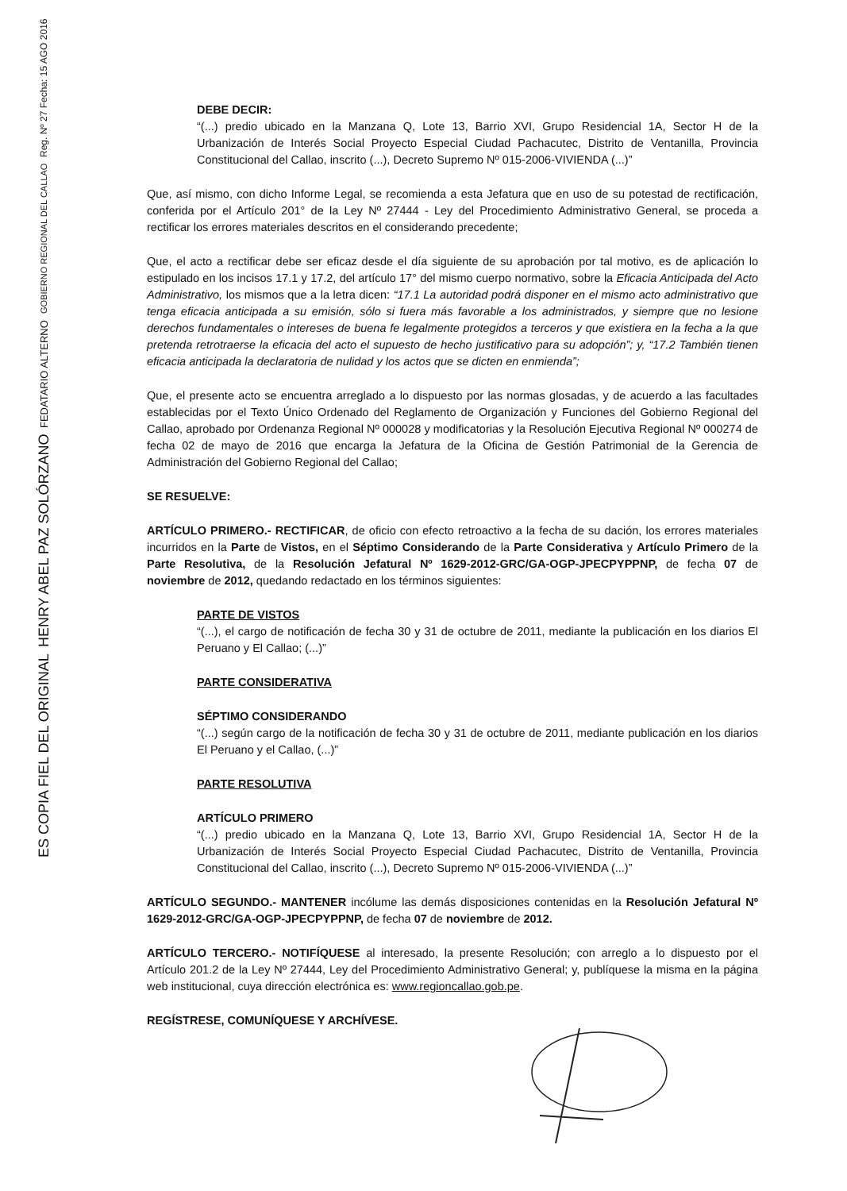DEBE DECIR:
“(...) predio ubicado en la Manzana Q, Lote 13, Barrio XVI, Grupo Residencial 1A, Sector H de la Urbanización de Interés Social Proyecto Especial Ciudad Pachacutec, Distrito de Ventanilla, Provincia Constitucional del Callao, inscrito (...), Decreto Supremo Nº 015-2006-VIVIENDA (...)”
Que, así mismo, con dicho Informe Legal, se recomienda a esta Jefatura que en uso de su potestad de rectificación, conferida por el Artículo 201° de la Ley Nº 27444 - Ley del Procedimiento Administrativo General, se proceda a rectificar los errores materiales descritos en el considerando precedente;
Que, el acto a rectificar debe ser eficaz desde el día siguiente de su aprobación por tal motivo, es de aplicación lo estipulado en los incisos 17.1 y 17.2, del artículo 17° del mismo cuerpo normativo, sobre la Eficacia Anticipada del Acto Administrativo, los mismos que a la letra dicen: “17.1 La autoridad podrá disponer en el mismo acto administrativo que tenga eficacia anticipada a su emisión, sólo si fuera más favorable a los administrados, y siempre que no lesione derechos fundamentales o intereses de buena fe legalmente protegidos a terceros y que existiera en la fecha a la que pretenda retrotraerse la eficacia del acto el supuesto de hecho justificativo para su adopción”; y, “17.2 También tienen eficacia anticipada la declaratoria de nulidad y los actos que se dicten en enmienda”;
Que, el presente acto se encuentra arreglado a lo dispuesto por las normas glosadas, y de acuerdo a las facultades establecidas por el Texto Único Ordenado del Reglamento de Organización y Funciones del Gobierno Regional del Callao, aprobado por Ordenanza Regional Nº 000028 y modificatorias y la Resolución Ejecutiva Regional Nº 000274 de fecha 02 de mayo de 2016 que encarga la Jefatura de la Oficina de Gestión Patrimonial de la Gerencia de Administración del Gobierno Regional del Callao;
SE RESUELVE:
ARTÍCULO PRIMERO.- RECTIFICAR, de oficio con efecto retroactivo a la fecha de su dación, los errores materiales incurridos en la Parte de Vistos, en el Séptimo Considerando de la Parte Considerativa y Artículo Primero de la Parte Resolutiva, de la Resolución Jefatural Nº 1629-2012-GRC/GA-OGP-JPECPYPPNP, de fecha 07 de noviembre de 2012, quedando redactado en los términos siguientes:
PARTE DE VISTOS
“(...), el cargo de notificación de fecha 30 y 31 de octubre de 2011, mediante la publicación en los diarios El Peruano y El Callao; (...)”
PARTE CONSIDERATIVA
SÉPTIMO CONSIDERANDO
“(...) según cargo de la notificación de fecha 30 y 31 de octubre de 2011, mediante publicación en los diarios El Peruano y el Callao, (...)”
PARTE RESOLUTIVA
ARTÍCULO PRIMERO
“(...) predio ubicado en la Manzana Q, Lote 13, Barrio XVI, Grupo Residencial 1A, Sector H de la Urbanización de Interés Social Proyecto Especial Ciudad Pachacutec, Distrito de Ventanilla, Provincia Constitucional del Callao, inscrito (...), Decreto Supremo Nº 015-2006-VIVIENDA (...)”
ARTÍCULO SEGUNDO.- MANTENER incólume las demás disposiciones contenidas en la Resolución Jefatural Nº 1629-2012-GRC/GA-OGP-JPECPYPPNP, de fecha 07 de noviembre de 2012.
ARTÍCULO TERCERO.- NOTIFÍQUESE al interesado, la presente Resolución; con arreglo a lo dispuesto por el Artículo 201.2 de la Ley Nº 27444, Ley del Procedimiento Administrativo General; y, publíquese la misma en la página web institucional, cuya dirección electrónica es: www.regioncallao.gob.pe.
REGÍSTRESE, COMUNÍQUESE Y ARCHÍVESE.
ES COPIA FIEL DEL ORIGINAL
HENRY ABEL PAZ SOLÓRZANO
FEDATARIO ALTERNO
GOBIERNO REGIONAL DEL CALLAO
Reg. Nº 27 Fecha: 15 AGO 2016